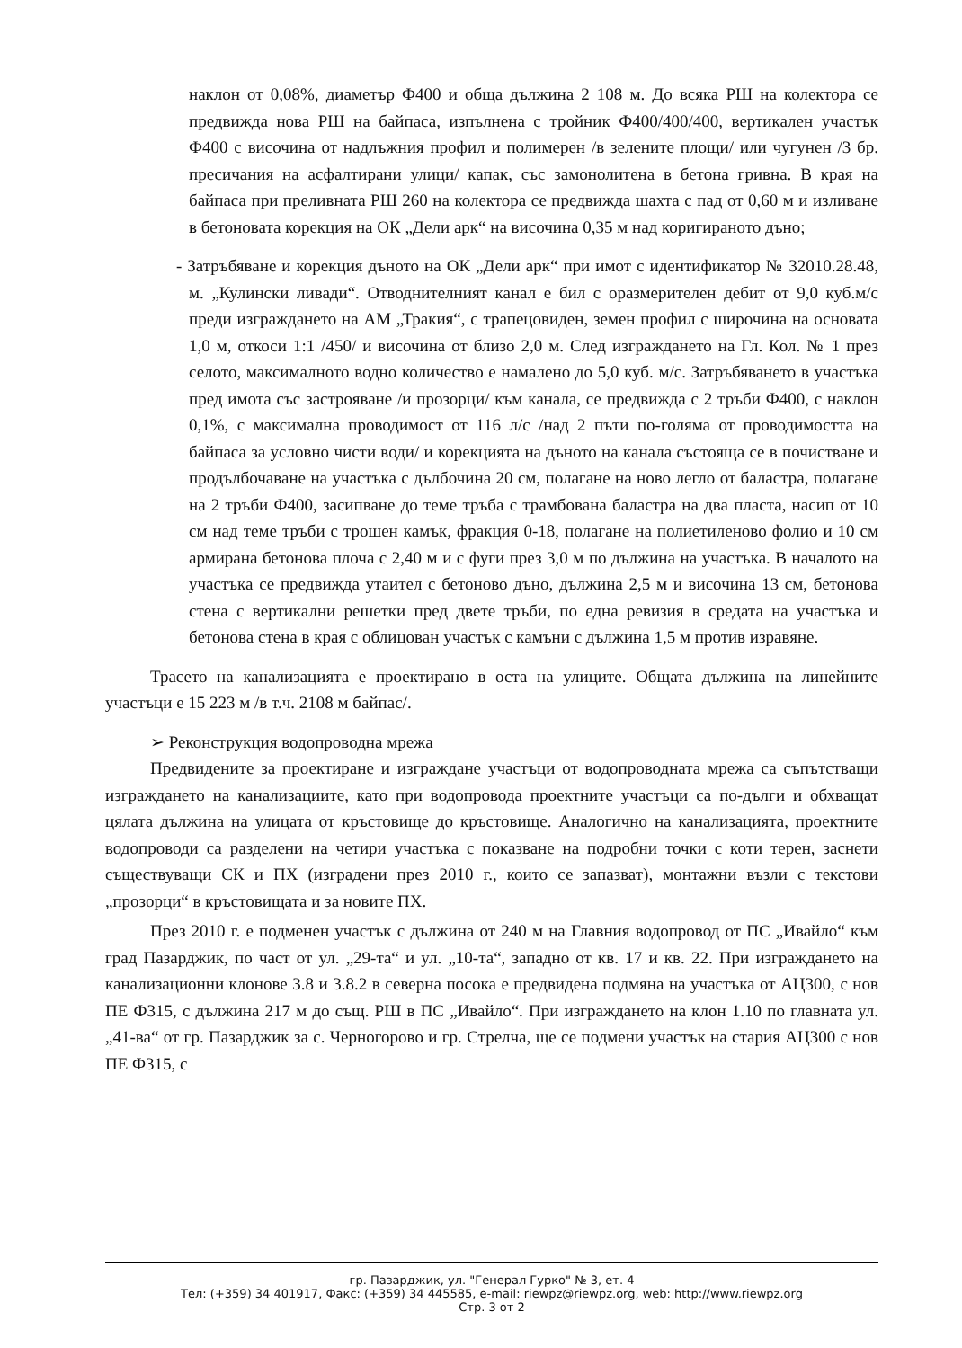наклон от 0,08%, диаметър Ф400 и обща дължина 2 108 м. До всяка РШ на колектора се предвижда нова РШ на байпаса, изпълнена с тройник Ф400/400/400, вертикален участък Ф400 с височина от надлъжния профил и полимерен /в зелените площи/ или чугунен /3 бр. пресичания на асфалтирани улици/ капак, със замонолитена в бетона гривна. В края на байпаса при преливната РШ 260 на колектора се предвижда шахта с пад от 0,60 м и изливане в бетоновата корекция на ОК „Дели арк“ на височина 0,35 м над коригираното дъно;
- Затръбяване и корекция дъното на ОК „Дели арк“ при имот с идентификатор № 32010.28.48, м. „Кулински ливади“. Отводнителният канал е бил с оразмерителен дебит от 9,0 куб.м/с преди изграждането на АМ „Тракия“, с трапецовиден, земен профил с широчина на основата 1,0 м, откоси 1:1 /450/ и височина от близо 2,0 м. След изграждането на Гл. Кол. № 1 през селото, максималното водно количество е намалено до 5,0 куб. м/с. Затръбяването в участъка пред имота със застрояване /и прозорци/ към канала, се предвижда с 2 тръби Ф400, с наклон 0,1%, с максимална проводимост от 116 л/с /над 2 пъти по-голяма от проводимостта на байпаса за условно чисти води/ и корекцията на дъното на канала състояща се в почистване и продълбочаване на участъка с дълбочина 20 см, полагане на ново легло от баластра, полагане на 2 тръби Ф400, засипване до теме тръба с трамбована баластра на два пласта, насип от 10 см над теме тръби с трошен камък, фракция 0-18, полагане на полиетиленово фолио и 10 см армирана бетонова плоча с 2,40 м и с фуги през 3,0 м по дължина на участъка. В началото на участъка се предвижда утаител с бетоново дъно, дължина 2,5 м и височина 13 см, бетонова стена с вертикални решетки пред двете тръби, по една ревизия в средата на участъка и бетонова стена в края с облицован участък с камъни с дължина 1,5 м против изравяне.
Трасето на канализацията е проектирано в оста на улиците. Общата дължина на линейните участъци е 15 223 м /в т.ч. 2108 м байпас/.
➢ Реконструкция водопроводна мрежа
Предвидените за проектиране и изграждане участъци от водопроводната мрежа са съпътстващи изграждането на канализациите, като при водопровода проектните участъци са по-дълги и обхващат цялата дължина на улицата от кръстовище до кръстовище. Аналогично на канализацията, проектните водопроводи са разделени на четири участъка с показване на подробни точки с коти терен, заснети съществуващи СК и ПХ (изградени през 2010 г., които се запазват), монтажни възли с текстови „прозорци“ в кръстовищата и за новите ПХ.
През 2010 г. е подменен участък с дължина от 240 м на Главния водопровод от ПС „Ивайло“ към град Пазарджик, по част от ул. „29-та“ и ул. „10-та“, западно от кв. 17 и кв. 22. При изграждането на канализационни клонове 3.8 и 3.8.2 в северна посока е предвидена подмяна на участъка от АЦ300, с нов ПЕ Ф315, с дължина 217 м до същ. РШ в ПС „Ивайло“. При изграждането на клон 1.10 по главната ул. „41-ва“ от гр. Пазарджик за с. Черногорово и гр. Стрелча, ще се подмени участък на стария АЦ300 с нов ПЕ Ф315, с
гр. Пазарджик, ул. "Генерал Гурко" № 3, ет. 4
Тел: (+359) 34 401917, Факс: (+359) 34 445585, e-mail: riewpz@riewpz.org, web: http://www.riewpz.org
Стр. 3 от 2